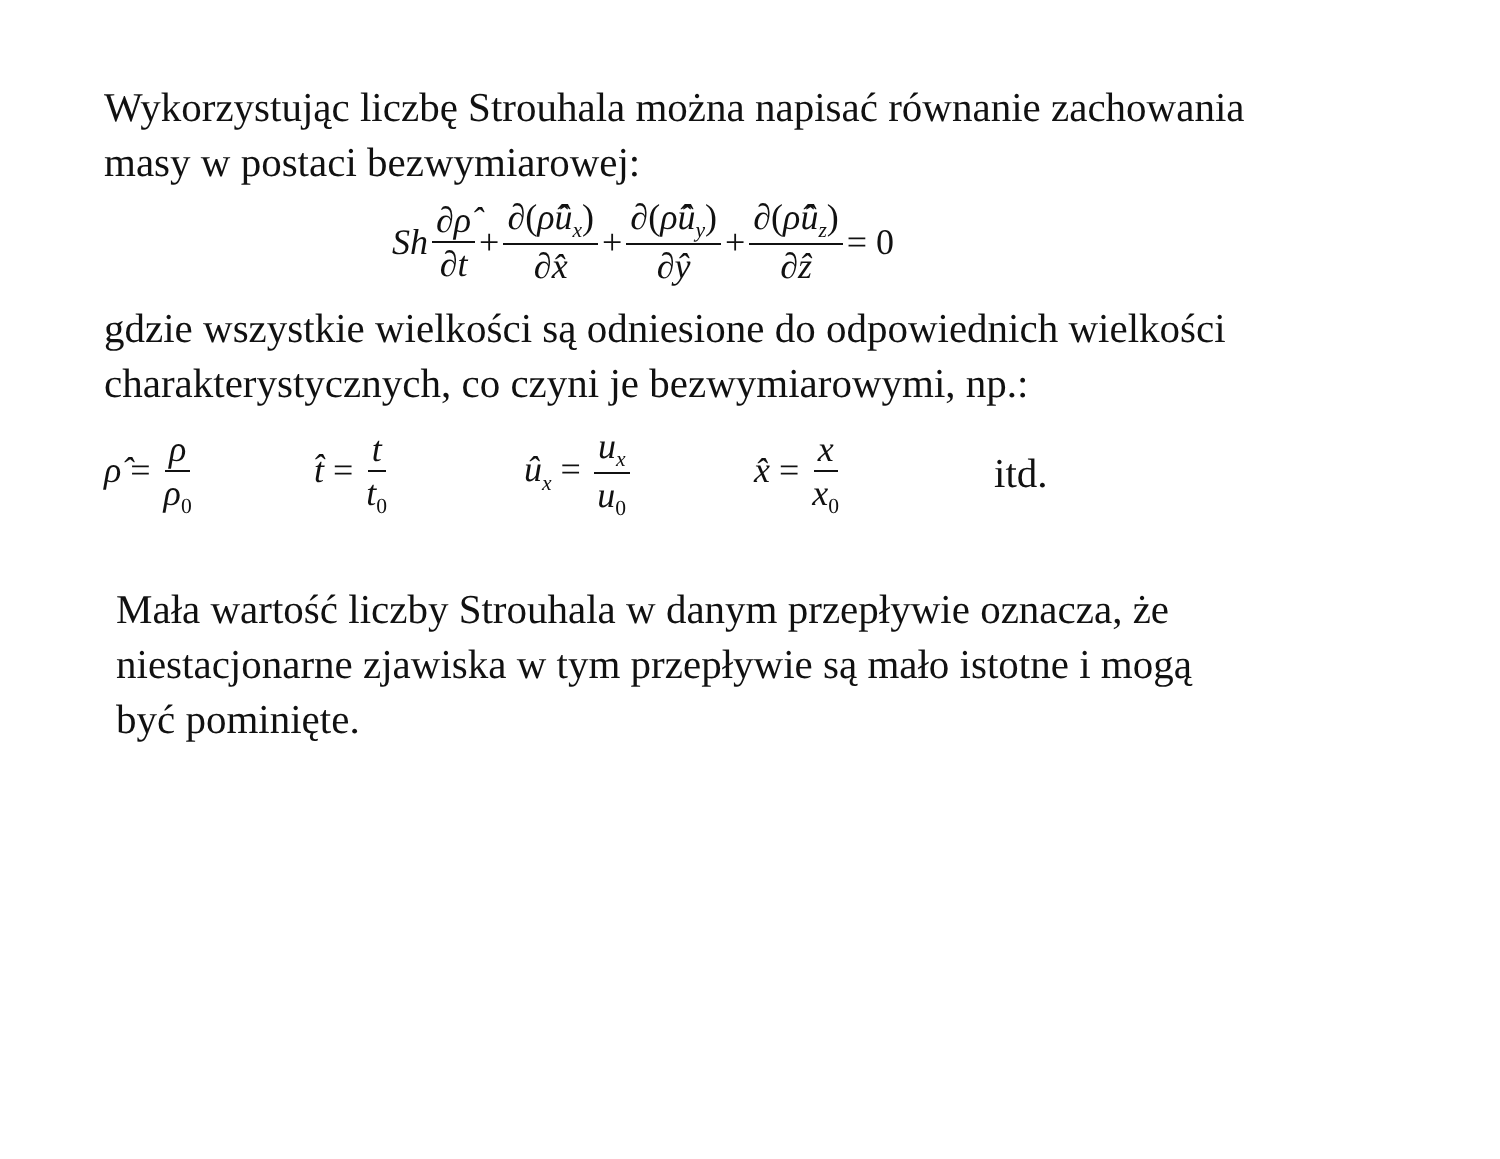Wykorzystując liczbę Strouhala można napisać równanie zachowania
masy w postaci bezwymiarowej:
Sh ∂ρ̂ ∂t + ∂(ρ̂û<sub>x</sub>) ∂x̂ + ∂(ρ̂û<sub>y</sub>) ∂ŷ + ∂(ρ̂û<sub>z</sub>) ∂ẑ = 0
gdzie wszystkie wielkości są odniesione do odpowiednich wielkości
charakterystycznych, co czyni je bezwymiarowymi, np.:
ρ̂ = ρ ρ<sub>0</sub> t̂ = t t<sub>0</sub> û<sub>x</sub> = u<sub>x</sub> u<sub>0</sub> x̂ = x x<sub>0</sub> itd.
Mała wartość liczby Strouhala w danym przepływie oznacza, że
niestacjonarne zjawiska w tym przepływie są mało istotne i mogą
być pominięte.